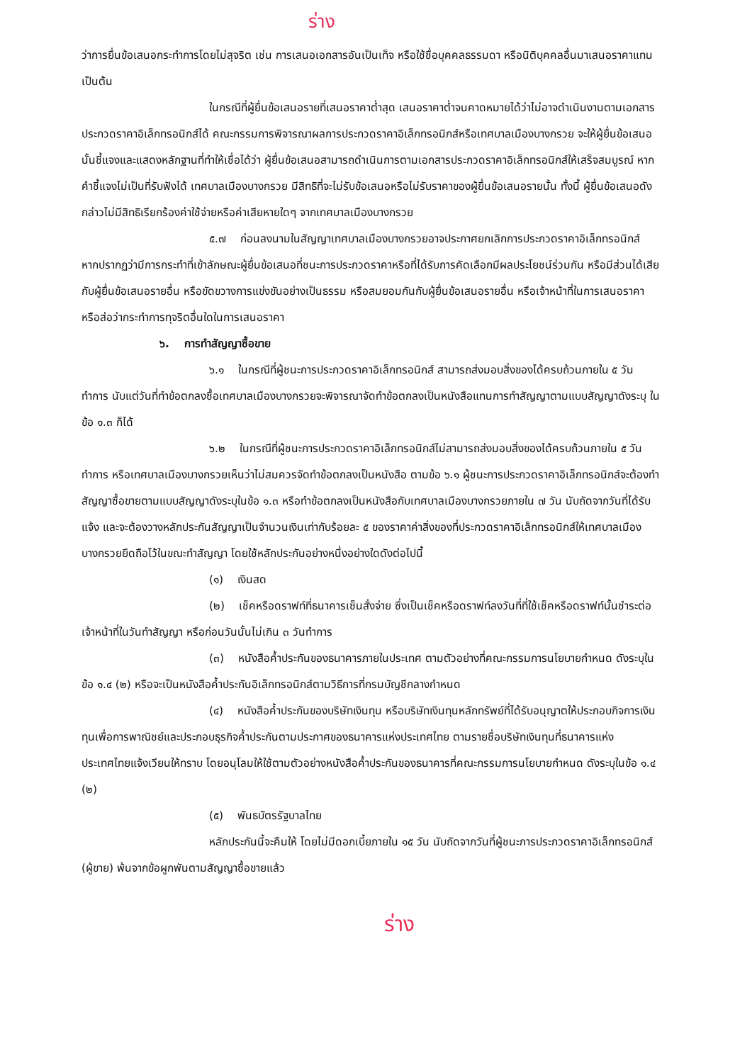ร่าง
ว่าการยื่นข้อเสนอกระทำการโดยไม่สุจริต เช่น การเสนอเอกสารอันเป็นเท็จ หรือใช้ชื่อบุคคลธรรมดา หรือนิติบุคคลอื่นมาเสนอราคาแทน เป็นต้น
ในกรณีที่ผู้ยื่นข้อเสนอรายที่เสนอราคาต่ำสุด เสนอราคาต่ำจนคาดหมายได้ว่าไม่อาจดำเนินงานตามเอกสารประกวดราคาอิเล็กทรอนิกส์ได้ คณะกรรมการพิจารณาผลการประกวดราคาอิเล็กทรอนิกส์หรือเทศบาลเมืองบางกรวย จะให้ผู้ยื่นข้อเสนอนั้นชี้แจงและแสดงหลักฐานที่ทำให้เชื่อได้ว่า ผู้ยื่นข้อเสนอสามารถดำเนินการตามเอกสารประกวดราคาอิเล็กทรอนิกส์ให้เสร็จสมบูรณ์ หากคำชี้แจงไม่เป็นที่รับฟังได้ เทศบาลเมืองบางกรวย มีสิทธิที่จะไม่รับข้อเสนอหรือไม่รับราคาของผู้ยื่นข้อเสนอรายนั้น ทั้งนี้ ผู้ยื่นข้อเสนอดังกล่าวไม่มีสิทธิเรียกร้องค่าใช้จ่ายหรือค่าเสียหายใดๆ จากเทศบาลเมืองบางกรวย
๕.๗ ก่อนลงนามในสัญญาเทศบาลเมืองบางกรวยอาจประกาศยกเลิกการประกวดราคาอิเล็กทรอนิกส์ หากปรากฏว่ามีการกระทำที่เข้าลักษณะผู้ยื่นข้อเสนอที่ชนะการประกวดราคาหรือที่ได้รับการคัดเลือกมีผลประโยชน์ร่วมกัน หรือมีส่วนได้เสียกับผู้ยื่นข้อเสนอรายอื่น หรือขัดขวางการแข่งขันอย่างเป็นธรรม หรือสมยอมกันกับผู้ยื่นข้อเสนอรายอื่น หรือเจ้าหน้าที่ในการเสนอราคา หรือส่อว่ากระทำการทุจริตอื่นใดในการเสนอราคา
๖. การทำสัญญาซื้อขาย
๖.๑ ในกรณีที่ผู้ชนะการประกวดราคาอิเล็กทรอนิกส์ สามารถส่งมอบสิ่งของได้ครบถ้วนภายใน ๕ วันทำการ นับแต่วันที่ทำข้อตกลงซื้อเทศบาลเมืองบางกรวยจะพิจารณาจัดทำข้อตกลงเป็นหนังสือแทนการทำสัญญาตามแบบสัญญาดังระบุ ในข้อ ๑.๓ ก็ได้
๖.๒ ในกรณีที่ผู้ชนะการประกวดราคาอิเล็กทรอนิกส์ไม่สามารถส่งมอบสิ่งของได้ครบถ้วนภายใน ๕ วันทำการ หรือเทศบาลเมืองบางกรวยเห็นว่าไม่สมควรจัดทำข้อตกลงเป็นหนังสือ ตามข้อ ๖.๑ ผู้ชนะการประกวดราคาอิเล็กทรอนิกส์จะต้องทำสัญญาซื้อขายตามแบบสัญญาดังระบุในข้อ ๑.๓ หรือทำข้อตกลงเป็นหนังสือกับเทศบาลเมืองบางกรวยภายใน ๗ วัน นับถัดจากวันที่ได้รับแจ้ง และจะต้องวางหลักประกันสัญญาเป็นจำนวนเงินเท่ากับร้อยละ ๕ ของราคาค่าสิ่งของที่ประกวดราคาอิเล็กทรอนิกส์ให้เทศบาลเมืองบางกรวยยึดถือไว้ในขณะทำสัญญา โดยใช้หลักประกันอย่างหนึ่งอย่างใดดังต่อไปนี้
(๑) เงินสด
(๒) เช็คหรือดราฟท์ที่ธนาคารเซ็นสั่งจ่าย ซึ่งเป็นเช็คหรือดราฟท์ลงวันที่ที่ใช้เช็คหรือดราฟท์นั้นชำระต่อเจ้าหน้าที่ในวันทำสัญญา หรือก่อนวันนั้นไม่เกิน ๓ วันทำการ
(๓) หนังสือค้ำประกันของธนาคารภายในประเทศ ตามตัวอย่างที่คณะกรรมการนโยบายกำหนด ดังระบุในข้อ ๑.๔ (๒) หรือจะเป็นหนังสือค้ำประกันอิเล็กทรอนิกส์ตามวิธีการที่กรมบัญชีกลางกำหนด
(๔) หนังสือค้ำประกันของบริษัทเงินทุน หรือบริษัทเงินทุนหลักทรัพย์ที่ได้รับอนุญาตให้ประกอบกิจการเงินทุนเพื่อการพาณิชย์และประกอบธุรกิจค้ำประกันตามประกาศของธนาคารแห่งประเทศไทย ตามรายชื่อบริษัทเงินทุนที่ธนาคารแห่งประเทศไทยแจ้งเวียนให้ทราบ โดยอนุโลมให้ใช้ตามตัวอย่างหนังสือค้ำประกันของธนาคารที่คณะกรรมการนโยบายกำหนด ดังระบุในข้อ ๑.๔ (๒)
(๕) พันธบัตรรัฐบาลไทย
หลักประกันนี้จะคืนให้ โดยไม่มีดอกเบี้ยภายใน ๑๕ วัน นับถัดจากวันที่ผู้ชนะการประกวดราคาอิเล็กทรอนิกส์ (ผู้ขาย) พ้นจากข้อผูกพันตามสัญญาซื้อขายแล้ว
ร่าง